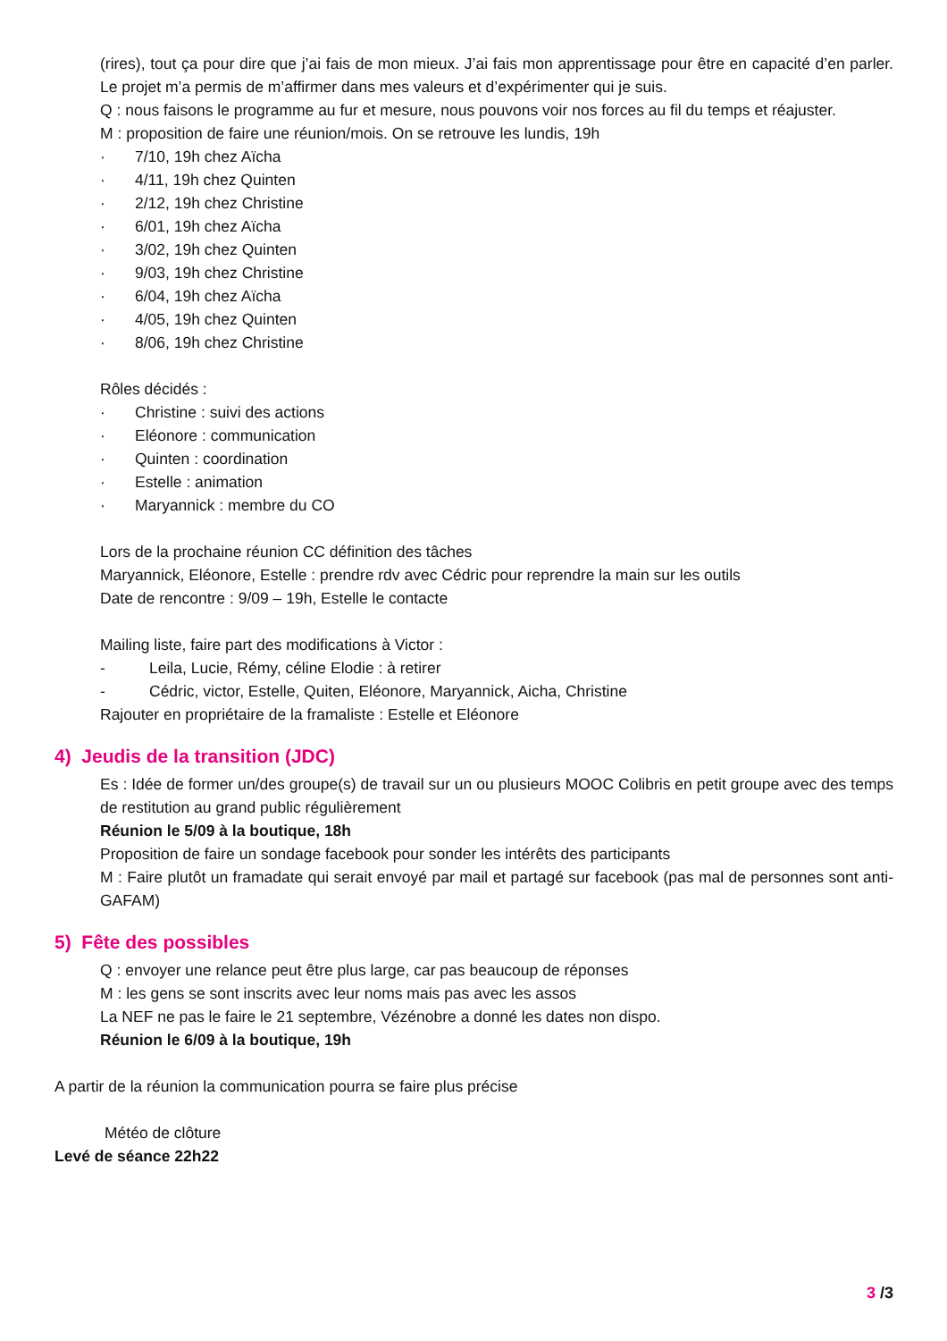(rires), tout ça pour dire que j’ai fais de mon mieux. J’ai fais mon apprentissage pour être en capacité d’en parler. Le projet m’a permis de m’affirmer dans mes valeurs et d’expérimenter qui je suis.
Q : nous faisons le programme au fur et mesure, nous pouvons voir nos forces au fil du temps et réajuster.
M : proposition de faire une réunion/mois. On se retrouve les lundis, 19h
· 7/10, 19h chez Aïcha
· 4/11, 19h chez Quinten
· 2/12, 19h chez Christine
· 6/01, 19h chez Aïcha
· 3/02, 19h chez Quinten
· 9/03, 19h chez Christine
· 6/04, 19h chez Aïcha
· 4/05, 19h chez Quinten
· 8/06, 19h chez Christine
Rôles décidés :
· Christine : suivi des actions
· Eléonore : communication
· Quinten : coordination
· Estelle : animation
· Maryannick : membre du CO
Lors de la prochaine réunion CC définition des tâches
Maryannick, Eléonore, Estelle : prendre rdv avec Cédric pour reprendre la main sur les outils
Date de rencontre : 9/09 – 19h, Estelle le contacte
Mailing liste, faire part des modifications à Victor :
- Leila, Lucie, Rémy, céline Elodie : à retirer
- Cédric, victor, Estelle, Quiten, Eléonore, Maryannick, Aicha, Christine
Rajouter en propriétaire de la framaliste : Estelle et Eléonore
4) Jeudis de la transition (JDC)
Es : Idée de former un/des groupe(s) de travail sur un ou plusieurs MOOC Colibris en petit groupe avec des temps de restitution au grand public régulièrement
Réunion le 5/09 à la boutique, 18h
Proposition de faire un sondage facebook pour sonder les intérêts des participants
M : Faire plutôt un framadate qui serait envoyé par mail et partagé sur facebook (pas mal de personnes sont anti-GAFAM)
5) Fête des possibles
Q : envoyer une relance peut être plus large, car pas beaucoup de réponses
M : les gens se sont inscrits avec leur noms mais pas avec les assos
La NEF ne pas le faire le 21 septembre, Vézénobre a donné les dates non dispo.
Réunion le 6/09 à la boutique, 19h
A partir de la réunion la communication pourra se faire plus précise
Météo de clôture
Levé de séance 22h22
3 /3